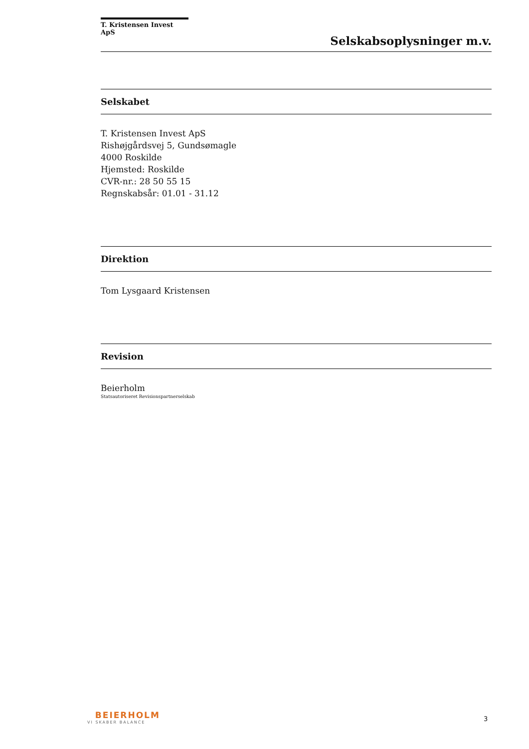T. Kristensen Invest ApS
Selskabsoplysninger m.v.
Selskabet
T. Kristensen Invest ApS
Rishøjgårdsvej 5, Gundsømagle
4000 Roskilde
Hjemsted: Roskilde
CVR-nr.: 28 50 55 15
Regnskabsår: 01.01 - 31.12
Direktion
Tom Lysgaard Kristensen
Revision
Beierholm
Statsautoriseret Revisionspartnerselskab
BEIERHOLM
VI SKABER BALANCE
3